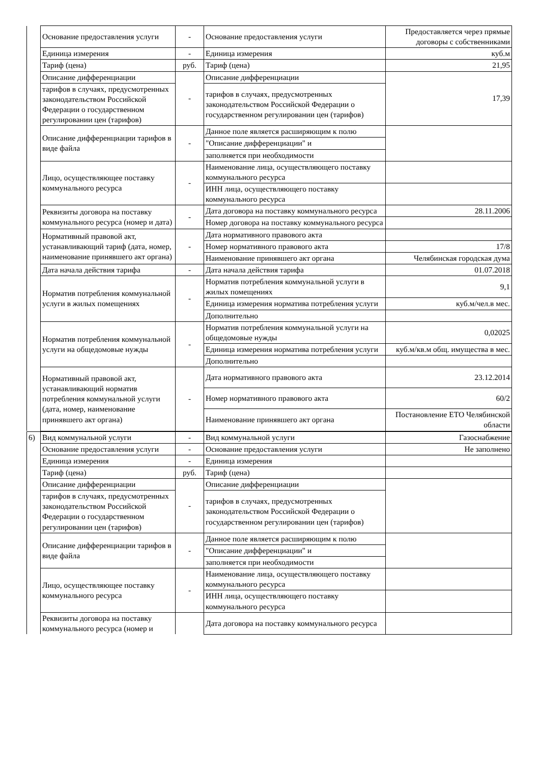| | Основание предоставления услуги | - | Основание предоставления услуги | Предоставляется через прямые договоры с собственниками |
| | Единица измерения | - | Единица измерения | куб.м |
| | Тариф (цена) | руб. | Тариф (цена) | 21,95 |
| | Описание дифференциации | - | Описание дифференциации | 17,39 |
| | тарифов в случаях, предусмотренных законодательством Российской Федерации о государственном регулировании цен (тарифов) | | тарифов в случаях, предусмотренных законодательством Российской Федерации о государственном регулировании цен (тарифов) | |
| | Описание дифференциации тарифов в виде файла | - | Данное поле является расширяющим к полю | |
| | | | "Описание дифференциации" и | |
| | | | заполняется при необходимости | |
| | Лицо, осуществляющее поставку коммунального ресурса | - | Наименование лица, осуществляющего поставку коммунального ресурса | |
| | | | ИНН лица, осуществляющего поставку коммунального ресурса | |
| | Реквизиты договора на поставку коммунального ресурса (номер и дата) | - | Дата договора на поставку коммунального ресурса | 28.11.2006 |
| | | | Номер договора на поставку коммунального ресурса | |
| | Нормативный правовой акт, устанавливающий тариф (дата, номер, наименование принявшего акт органа) | - | Дата нормативного правового акта | |
| | | | Номер нормативного правового акта | 17/8 |
| | | | Наименование принявшего акт органа | Челябинская городская дума |
| | Дата начала действия тарифа | - | Дата начала действия тарифа | 01.07.2018 |
| | Норматив потребления коммунальной услуги в жилых помещениях | - | Норматив потребления коммунальной услуги в жилых помещениях | 9,1 |
| | | | Единица измерения норматива потребления услуги | куб.м/чел.в мес. |
| | | | Дополнительно | |
| | Норматив потребления коммунальной услуги на общедомовые нужды | - | Норматив потребления коммунальной услуги на общедомовые нужды | 0,02025 |
| | | | Единица измерения норматива потребления услуги | куб.м/кв.м общ. имущества в мес. |
| | | | Дополнительно | |
| | Нормативный правовой акт, устанавливающий норматив потребления коммунальной услуги (дата, номер, наименование принявшего акт органа) | - | Дата нормативного правового акта | 23.12.2014 |
| | | | Номер нормативного правового акта | 60/2 |
| | | | Наименование принявшего акт органа | Постановление ЕТО Челябинской области |
| 6) | Вид коммунальной услуги | - | Вид коммунальной услуги | Газоснабжение |
| | Основание предоставления услуги | - | Основание предоставления услуги | Не заполнено |
| | Единица измерения | - | Единица измерения | |
| | Тариф (цена) | руб. | Тариф (цена) | |
| | Описание дифференциации | - | Описание дифференциации | |
| | тарифов в случаях, предусмотренных законодательством Российской Федерации о государственном регулировании цен (тарифов) | | тарифов в случаях, предусмотренных законодательством Российской Федерации о государственном регулировании цен (тарифов) | |
| | Описание дифференциации тарифов в виде файла | - | Данное поле является расширяющим к полю | |
| | | | "Описание дифференциации" и | |
| | | | заполняется при необходимости | |
| | Лицо, осуществляющее поставку коммунального ресурса | - | Наименование лица, осуществляющего поставку коммунального ресурса | |
| | | | ИНН лица, осуществляющего поставку коммунального ресурса | |
| | Реквизиты договора на поставку коммунального ресурса (номер и | | Дата договора на поставку коммунального ресурса | |